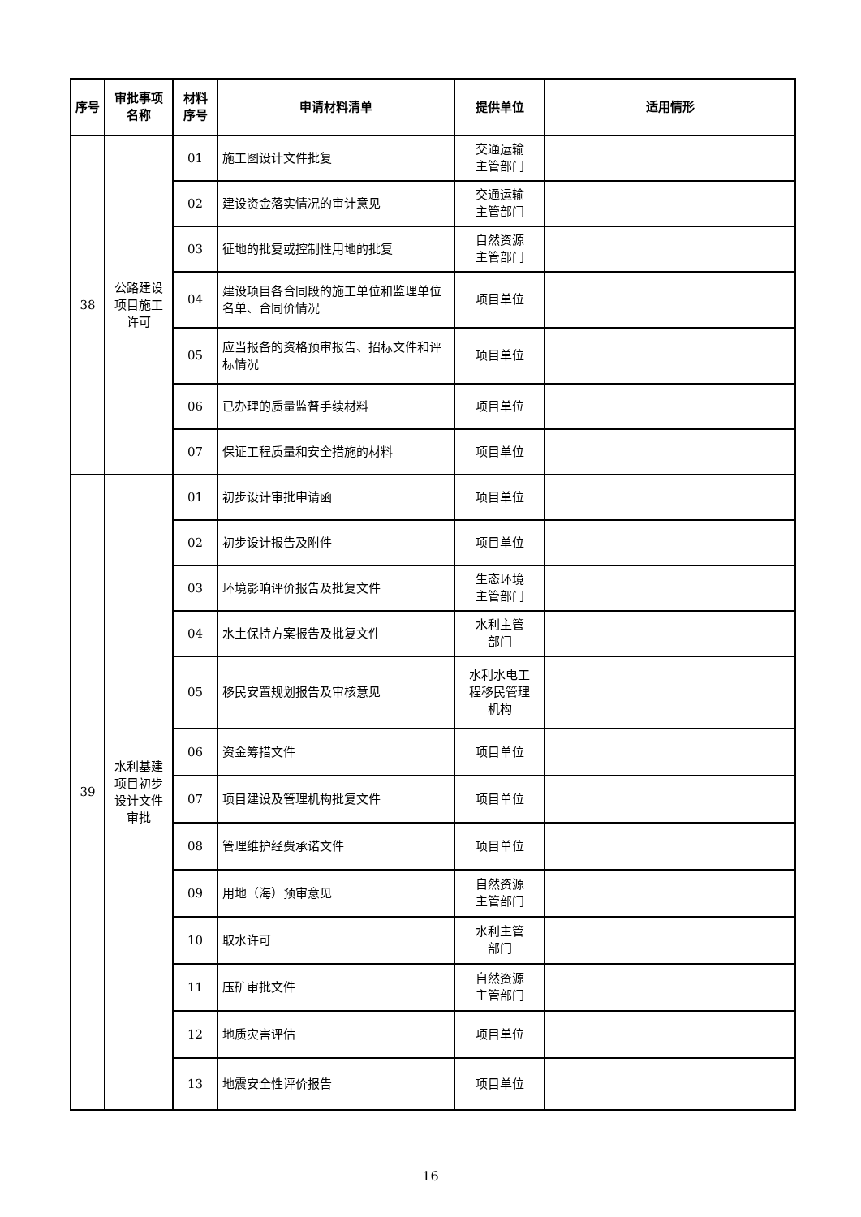| 序号 | 审批事项 名称 | 材料 序号 | 申请材料清单 | 提供单位 | 适用情形 |
| --- | --- | --- | --- | --- | --- |
| 38 | 公路建设 项目施工 许可 | 01 | 施工图设计文件批复 | 交通运输 主管部门 | |
| | | 02 | 建设资金落实情况的审计意见 | 交通运输 主管部门 | |
| | | 03 | 征地的批复或控制性用地的批复 | 自然资源 主管部门 | |
| | | 04 | 建设项目各合同段的施工单位和监理单位名单、合同价情况 | 项目单位 | |
| | | 05 | 应当报备的资格预审报告、招标文件和评标情况 | 项目单位 | |
| | | 06 | 已办理的质量监督手续材料 | 项目单位 | |
| | | 07 | 保证工程质量和安全措施的材料 | 项目单位 | |
| 39 | 水利基建 项目初步 设计文件 审批 | 01 | 初步设计审批申请函 | 项目单位 | |
| | | 02 | 初步设计报告及附件 | 项目单位 | |
| | | 03 | 环境影响评价报告及批复文件 | 生态环境 主管部门 | |
| | | 04 | 水土保持方案报告及批复文件 | 水利主管 部门 | |
| | | 05 | 移民安置规划报告及审核意见 | 水利水电工 程移民管理 机构 | |
| | | 06 | 资金筹措文件 | 项目单位 | |
| | | 07 | 项目建设及管理机构批复文件 | 项目单位 | |
| | | 08 | 管理维护经费承诺文件 | 项目单位 | |
| | | 09 | 用地（海）预审意见 | 自然资源 主管部门 | |
| | | 10 | 取水许可 | 水利主管 部门 | |
| | | 11 | 压矿审批文件 | 自然资源 主管部门 | |
| | | 12 | 地质灾害评估 | 项目单位 | |
| | | 13 | 地震安全性评价报告 | 项目单位 | |
16